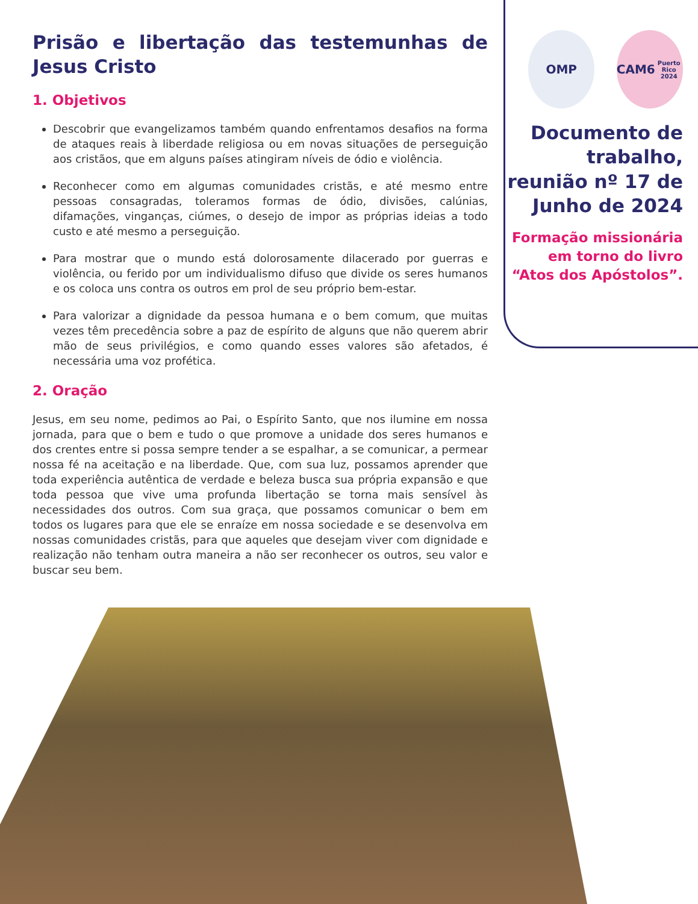Prisão e libertação das testemunhas de Jesus Cristo
1. Objetivos
Descobrir que evangelizamos também quando enfrentamos desafios na forma de ataques reais à liberdade religiosa ou em novas situações de perseguição aos cristãos, que em alguns países atingiram níveis de ódio e violência.
Reconhecer como em algumas comunidades cristãs, e até mesmo entre pessoas consagradas, toleramos formas de ódio, divisões, calúnias, difamações, vinganças, ciúmes, o desejo de impor as próprias ideias a todo custo e até mesmo a perseguição.
Para mostrar que o mundo está dolorosamente dilacerado por guerras e violência, ou ferido por um individualismo difuso que divide os seres humanos e os coloca uns contra os outros em prol de seu próprio bem-estar.
Para valorizar a dignidade da pessoa humana e o bem comum, que muitas vezes têm precedência sobre a paz de espírito de alguns que não querem abrir mão de seus privilégios, e como quando esses valores são afetados, é necessária uma voz profética.
2. Oração
Jesus, em seu nome, pedimos ao Pai, o Espírito Santo, que nos ilumine em nossa jornada, para que o bem e tudo o que promove a unidade dos seres humanos e dos crentes entre si possa sempre tender a se espalhar, a se comunicar, a permear nossa fé na aceitação e na liberdade. Que, com sua luz, possamos aprender que toda experiência autêntica de verdade e beleza busca sua própria expansão e que toda pessoa que vive uma profunda libertação se torna mais sensível às necessidades dos outros. Com sua graça, que possamos comunicar o bem em todos os lugares para que ele se enraíze em nossa sociedade e se desenvolva em nossas comunidades cristãs, para que aqueles que desejam viver com dignidade e realização não tenham outra maneira a não ser reconhecer os outros, seu valor e buscar seu bem.
OMP CAM6
Puerto Rico 2024
Documento de trabalho, reunião nº 17 de Junho de 2024
Formação missionária em torno do livro “Atos dos Apóstolos”.